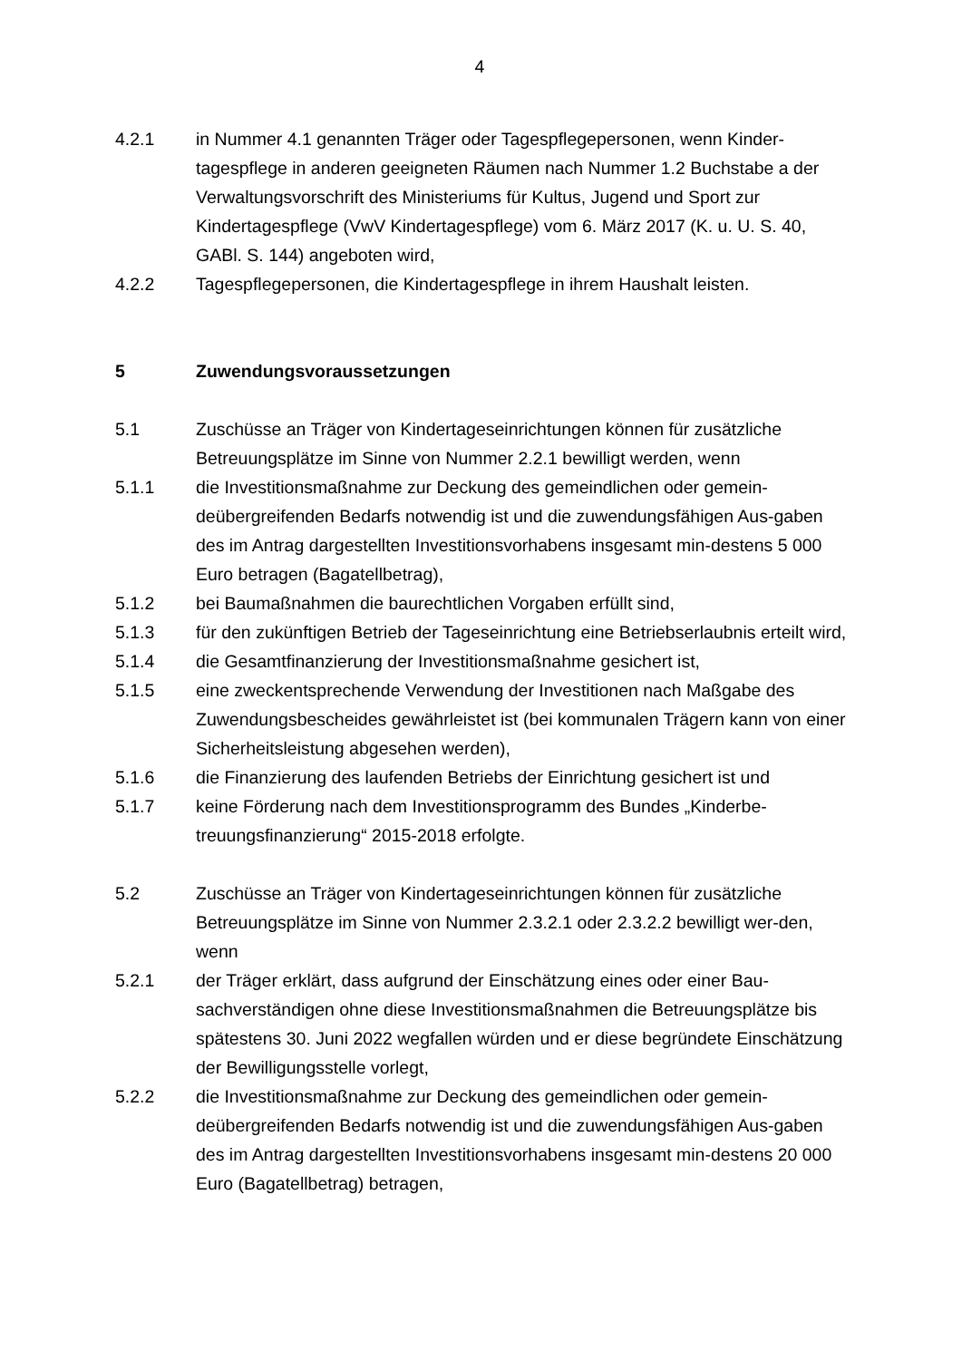4
4.2.1 in Nummer 4.1 genannten Träger oder Tagespflegepersonen, wenn Kinder-tagespflege in anderen geeigneten Räumen nach Nummer 1.2 Buchstabe a der Verwaltungsvorschrift des Ministeriums für Kultus, Jugend und Sport zur Kindertagespflege (VwV Kindertagespflege) vom 6. März 2017 (K. u. U. S. 40, GABl. S. 144) angeboten wird,
4.2.2 Tagespflegepersonen, die Kindertagespflege in ihrem Haushalt leisten.
5 Zuwendungsvoraussetzungen
5.1 Zuschüsse an Träger von Kindertageseinrichtungen können für zusätzliche Betreuungsplätze im Sinne von Nummer 2.2.1 bewilligt werden, wenn
5.1.1 die Investitionsmaßnahme zur Deckung des gemeindlichen oder gemein-deübergreifenden Bedarfs notwendig ist und die zuwendungsfähigen Aus-gaben des im Antrag dargestellten Investitionsvorhabens insgesamt min-destens 5 000 Euro betragen (Bagatellbetrag),
5.1.2 bei Baumaßnahmen die baurechtlichen Vorgaben erfüllt sind,
5.1.3 für den zukünftigen Betrieb der Tageseinrichtung eine Betriebserlaubnis erteilt wird,
5.1.4 die Gesamtfinanzierung der Investitionsmaßnahme gesichert ist,
5.1.5 eine zweckentsprechende Verwendung der Investitionen nach Maßgabe des Zuwendungsbescheides gewährleistet ist (bei kommunalen Trägern kann von einer Sicherheitsleistung abgesehen werden),
5.1.6 die Finanzierung des laufenden Betriebs der Einrichtung gesichert ist und
5.1.7 keine Förderung nach dem Investitionsprogramm des Bundes „Kinderbe-treuungsfinanzierung“ 2015-2018 erfolgte.
5.2 Zuschüsse an Träger von Kindertageseinrichtungen können für zusätzliche Betreuungsplätze im Sinne von Nummer 2.3.2.1 oder 2.3.2.2 bewilligt wer-den, wenn
5.2.1 der Träger erklärt, dass aufgrund der Einschätzung eines oder einer Bau-sachverständigen ohne diese Investitionsmaßnahmen die Betreuungsplätze bis spätestens 30. Juni 2022 wegfallen würden und er diese begründete Einschätzung der Bewilligungsstelle vorlegt,
5.2.2 die Investitionsmaßnahme zur Deckung des gemeindlichen oder gemein-deübergreifenden Bedarfs notwendig ist und die zuwendungsfähigen Aus-gaben des im Antrag dargestellten Investitionsvorhabens insgesamt min-destens 20 000 Euro (Bagatellbetrag) betragen,